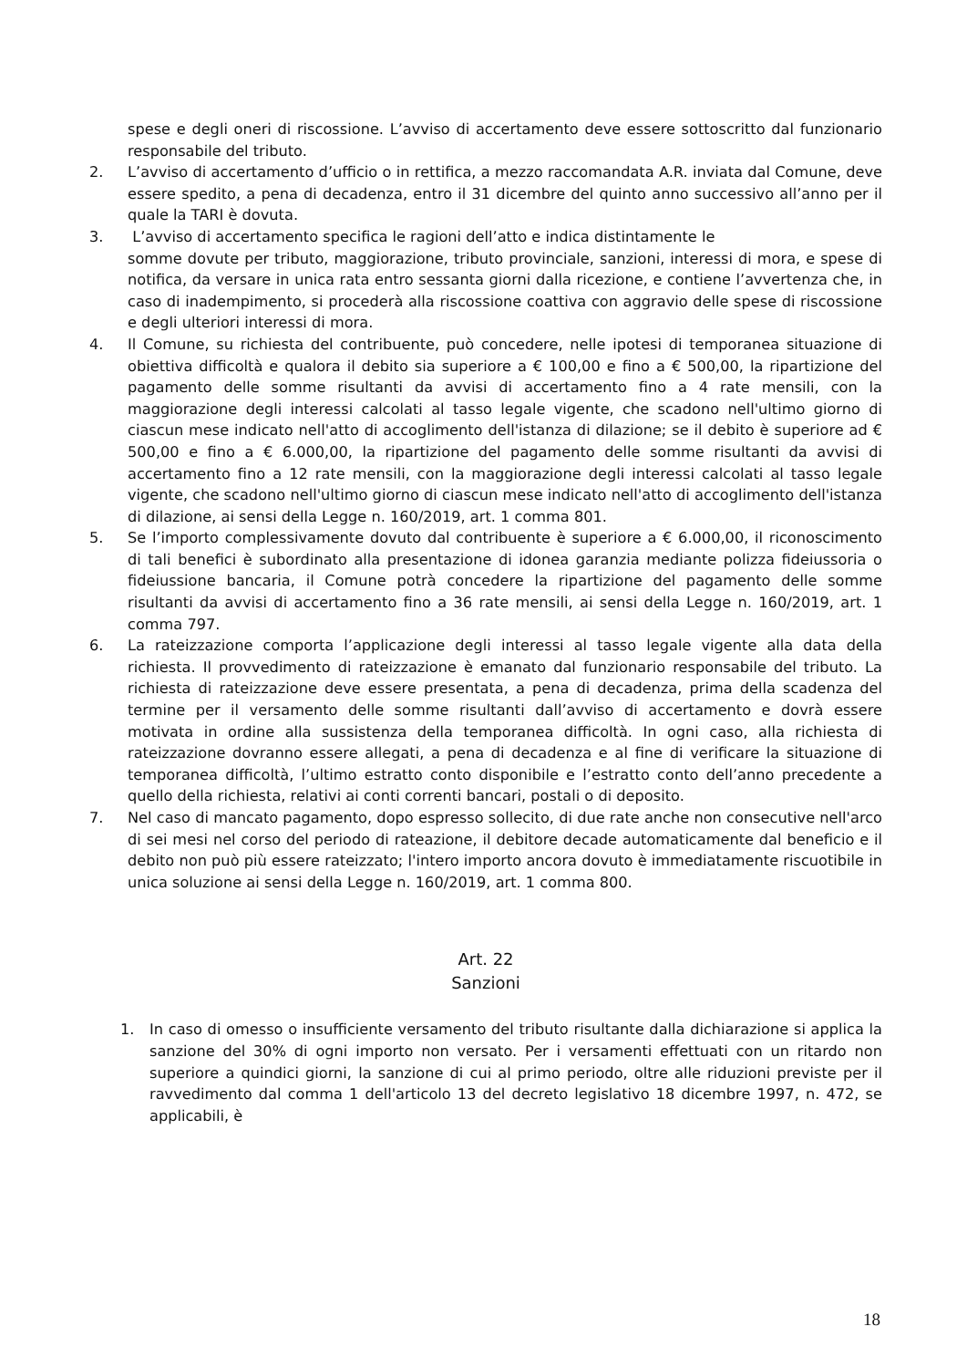spese e degli oneri di riscossione. L’avviso di accertamento deve essere sottoscritto dal funzionario responsabile del tributo.
2. L’avviso di accertamento d’ufficio o in rettifica, a mezzo raccomandata A.R. inviata dal Comune, deve essere spedito, a pena di decadenza, entro il 31 dicembre del quinto anno successivo all’anno per il quale la TARI è dovuta.
3. L’avviso di accertamento specifica le ragioni dell’atto e indica distintamente le
somme dovute per tributo, maggiorazione, tributo provinciale, sanzioni, interessi di mora, e spese di notifica, da versare in unica rata entro sessanta giorni dalla ricezione, e contiene l’avvertenza che, in caso di inadempimento, si procederà alla riscossione coattiva con aggravio delle spese di riscossione e degli ulteriori interessi di mora.
4. Il Comune, su richiesta del contribuente, può concedere, nelle ipotesi di temporanea situazione di obiettiva difficoltà e qualora il debito sia superiore a € 100,00 e fino a € 500,00, la ripartizione del pagamento delle somme risultanti da avvisi di accertamento fino a 4 rate mensili, con la maggiorazione degli interessi calcolati al tasso legale vigente, che scadono nell'ultimo giorno di ciascun mese indicato nell'atto di accoglimento dell'istanza di dilazione; se il debito è superiore ad € 500,00 e fino a € 6.000,00, la ripartizione del pagamento delle somme risultanti da avvisi di accertamento fino a 12 rate mensili, con la maggiorazione degli interessi calcolati al tasso legale vigente, che scadono nell'ultimo giorno di ciascun mese indicato nell'atto di accoglimento dell'istanza di dilazione, ai sensi della Legge n. 160/2019, art. 1 comma 801.
5. Se l’importo complessivamente dovuto dal contribuente è superiore a € 6.000,00, il riconoscimento di tali benefici è subordinato alla presentazione di idonea garanzia mediante polizza fideiussoria o fideiussione bancaria, il Comune potrà concedere la ripartizione del pagamento delle somme risultanti da avvisi di accertamento fino a 36 rate mensili, ai sensi della Legge n. 160/2019, art. 1 comma 797.
6. La rateizzazione comporta l’applicazione degli interessi al tasso legale vigente alla data della richiesta. Il provvedimento di rateizzazione è emanato dal funzionario responsabile del tributo. La richiesta di rateizzazione deve essere presentata, a pena di decadenza, prima della scadenza del termine per il versamento delle somme risultanti dall’avviso di accertamento e dovrà essere motivata in ordine alla sussistenza della temporanea difficoltà. In ogni caso, alla richiesta di rateizzazione dovranno essere allegati, a pena di decadenza e al fine di verificare la situazione di temporanea difficoltà, l’ultimo estratto conto disponibile e l’estratto conto dell’anno precedente a quello della richiesta, relativi ai conti correnti bancari, postali o di deposito.
7. Nel caso di mancato pagamento, dopo espresso sollecito, di due rate anche non consecutive nell'arco di sei mesi nel corso del periodo di rateazione, il debitore decade automaticamente dal beneficio e il debito non può più essere rateizzato; l'intero importo ancora dovuto è immediatamente riscuotibile in unica soluzione ai sensi della Legge n. 160/2019, art. 1 comma 800.
Art. 22
Sanzioni
1. In caso di omesso o insufficiente versamento del tributo risultante dalla dichiarazione si applica la sanzione del 30% di ogni importo non versato. Per i versamenti effettuati con un ritardo non superiore a quindici giorni, la sanzione di cui al primo periodo, oltre alle riduzioni previste per il ravvedimento dal comma 1 dell'articolo 13 del decreto legislativo 18 dicembre 1997, n. 472, se applicabili, è
18